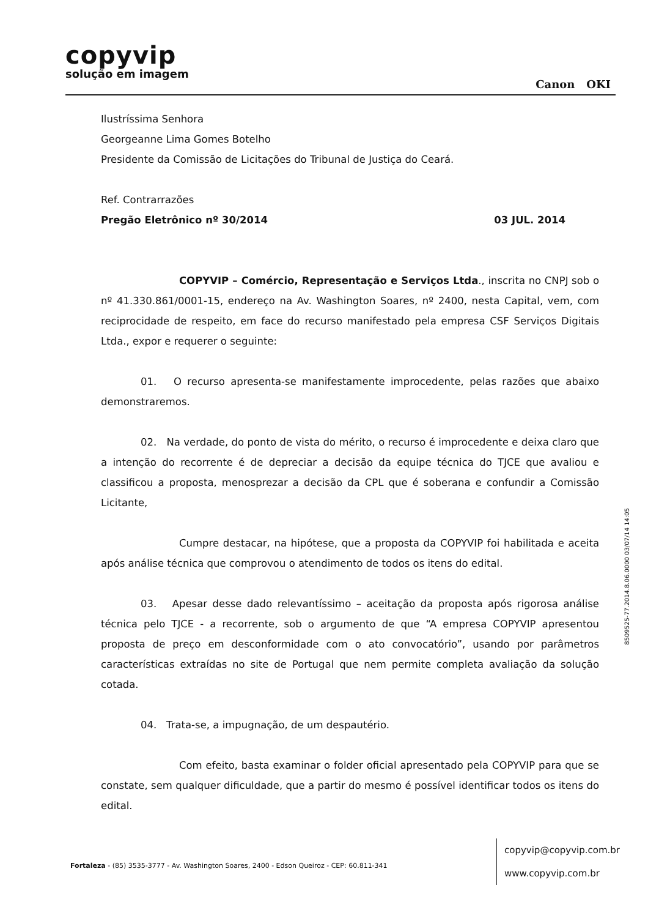copyvip
solução em imagem
Canon OKI
Ilustríssima Senhora
Georgeanne Lima Gomes Botelho
Presidente da Comissão de Licitações do Tribunal de Justiça do Ceará.
Ref. Contrarrazões
Pregão Eletrônico nº 30/2014 03 JUL. 2014
COPYVIP – Comércio, Representação e Serviços Ltda., inscrita no CNPJ sob o nº 41.330.861/0001-15, endereço na Av. Washington Soares, nº 2400, nesta Capital, vem, com reciprocidade de respeito, em face do recurso manifestado pela empresa CSF Serviços Digitais Ltda., expor e requerer o seguinte:
01. O recurso apresenta-se manifestamente improcedente, pelas razões que abaixo demonstraremos.
02. Na verdade, do ponto de vista do mérito, o recurso é improcedente e deixa claro que a intenção do recorrente é de depreciar a decisão da equipe técnica do TJCE que avaliou e classificou a proposta, menosprezar a decisão da CPL que é soberana e confundir a Comissão Licitante,
Cumpre destacar, na hipótese, que a proposta da COPYVIP foi habilitada e aceita após análise técnica que comprovou o atendimento de todos os itens do edital.
03. Apesar desse dado relevantíssimo – aceitação da proposta após rigorosa análise técnica pelo TJCE - a recorrente, sob o argumento de que “A empresa COPYVIP apresentou proposta de preço em desconformidade com o ato convocatório”, usando por parâmetros características extraídas no site de Portugal que nem permite completa avaliação da solução cotada.
04. Trata-se, a impugnação, de um despautério.
Com efeito, basta examinar o folder oficial apresentado pela COPYVIP para que se constate, sem qualquer dificuldade, que a partir do mesmo é possível identificar todos os itens do edital.
Fortaleza - (85) 3535-3777 - Av. Washington Soares, 2400 - Edson Queiroz - CEP: 60.811-341
copyvip@copyvip.com.br
www.copyvip.com.br
8509525-77.2014.8.06.0000 03/07/14 14:05